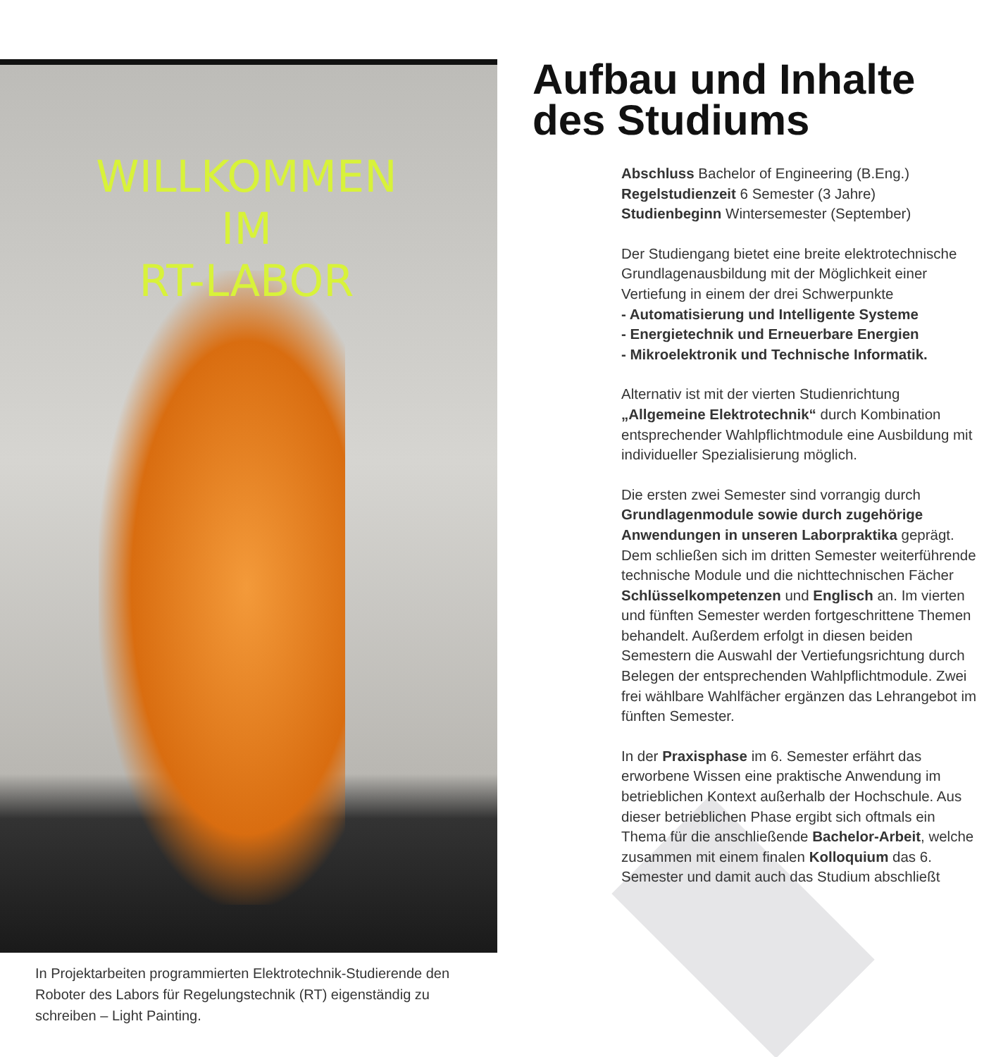WILLKOMMEN
IM
RT-LABOR
In Projektarbeiten programmierten Elektrotechnik-Studierende den Roboter des Labors für Regelungstechnik (RT) eigenständig zu schreiben – Light Painting.
Aufbau und Inhalte des Studiums
Abschluss Bachelor of Engineering (B.Eng.)
Regelstudienzeit 6 Semester (3 Jahre)
Studienbeginn Wintersemester (September)
Der Studiengang bietet eine breite elektrotechnische Grundlagenausbildung mit der Möglichkeit einer Vertiefung in einem der drei Schwerpunkte
- Automatisierung und Intelligente Systeme
- Energietechnik und Erneuerbare Energien
- Mikroelektronik und Technische Informatik.
Alternativ ist mit der vierten Studienrichtung „Allgemeine Elektrotechnik“ durch Kombination entsprechender Wahlpflichtmodule eine Ausbildung mit individueller Spezialisierung möglich.
Die ersten zwei Semester sind vorrangig durch Grundlagenmodule sowie durch zugehörige Anwendungen in unseren Laborpraktika geprägt. Dem schließen sich im dritten Semester weiterführende technische Module und die nichttechnischen Fächer Schlüsselkompetenzen und Englisch an. Im vierten und fünften Semester werden fortgeschrittene Themen behandelt. Außerdem erfolgt in diesen beiden Semestern die Auswahl der Vertiefungsrichtung durch Belegen der entsprechenden Wahlpflichtmodule. Zwei frei wählbare Wahlfächer ergänzen das Lehrangebot im fünften Semester.
In der Praxisphase im 6. Semester erfährt das erworbene Wissen eine praktische Anwendung im betrieblichen Kontext außerhalb der Hochschule. Aus dieser betrieblichen Phase ergibt sich oftmals ein Thema für die anschließende Bachelor-Arbeit, welche zusammen mit einem finalen Kolloquium das 6. Semester und damit auch das Studium abschließt